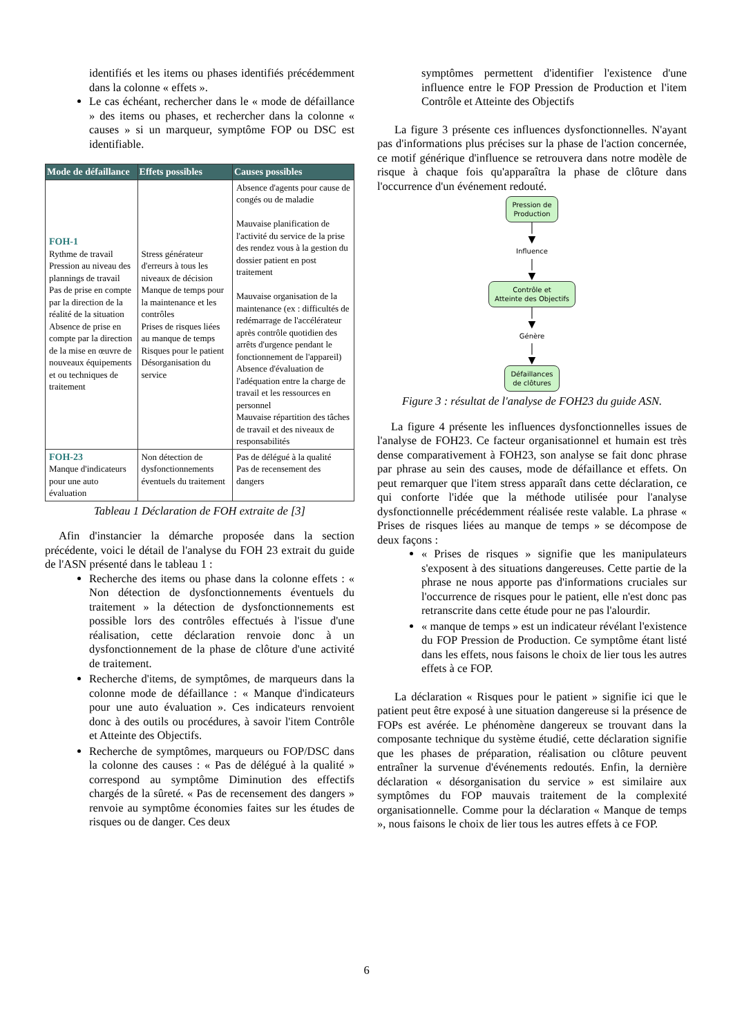identifiés et les items ou phases identifiés précédemment dans la colonne « effets ».
Le cas échéant, rechercher dans le « mode de défaillance » des items ou phases, et rechercher dans la colonne « causes » si un marqueur, symptôme FOP ou DSC est identifiable.
| Mode de défaillance | Effets possibles | Causes possibles |
| --- | --- | --- |
| FOH-1 Rythme de travail Pression au niveau des plannings de travail Pas de prise en compte par la direction de la réalité de la situation Absence de prise en compte par la direction de la mise en œuvre de nouveaux équipements et ou techniques de traitement | Stress générateur d'erreurs à tous les niveaux de décision Manque de temps pour la maintenance et les contrôles Prises de risques liées au manque de temps Risques pour le patient Désorganisation du service | Absence d'agents pour cause de congés ou de maladie Mauvaise planification de l'activité du service de la prise des rendez vous à la gestion du dossier patient en post traitement Mauvaise organisation de la maintenance (ex : difficultés de redémarrage de l'accélérateur après contrôle quotidien des arrêts d'urgence pendant le fonctionnement de l'appareil) Absence d'évaluation de l'adéquation entre la charge de travail et les ressources en personnel Mauvaise répartition des tâches de travail et des niveaux de responsabilités |
| FOH-23 Manque d'indicateurs pour une auto évaluation | Non détection de dysfonctionnements éventuels du traitement | Pas de délégué à la qualité Pas de recensement des dangers |
Tableau 1 Déclaration de FOH extraite de [3]
Afin d'instancier la démarche proposée dans la section précédente, voici le détail de l'analyse du FOH 23 extrait du guide de l'ASN présenté dans le tableau 1 :
Recherche des items ou phase dans la colonne effets : « Non détection de dysfonctionnements éventuels du traitement » la détection de dysfonctionnements est possible lors des contrôles effectués à l'issue d'une réalisation, cette déclaration renvoie donc à un dysfonctionnement de la phase de clôture d'une activité de traitement.
Recherche d'items, de symptômes, de marqueurs dans la colonne mode de défaillance : « Manque d'indicateurs pour une auto évaluation ». Ces indicateurs renvoient donc à des outils ou procédures, à savoir l'item Contrôle et Atteinte des Objectifs.
Recherche de symptômes, marqueurs ou FOP/DSC dans la colonne des causes : « Pas de délégué à la qualité » correspond au symptôme Diminution des effectifs chargés de la sûreté. « Pas de recensement des dangers » renvoie au symptôme économies faites sur les études de risques ou de danger. Ces deux
symptômes permettent d'identifier l'existence d'une influence entre le FOP Pression de Production et l'item Contrôle et Atteinte des Objectifs
La figure 3 présente ces influences dysfonctionnelles. N'ayant pas d'informations plus précises sur la phase de l'action concernée, ce motif générique d'influence se retrouvera dans notre modèle de risque à chaque fois qu'apparaîtra la phase de clôture dans l'occurrence d'un événement redouté.
Pression de
Production
│
▼
Influence
│
▼
Contrôle et
Atteinte des Objectifs
│
▼
Génère
│
▼
Défaillances
de clôtures
Figure 3 : résultat de l'analyse de FOH23 du guide ASN.
La figure 4 présente les influences dysfonctionnelles issues de l'analyse de FOH23. Ce facteur organisationnel et humain est très dense comparativement à FOH23, son analyse se fait donc phrase par phrase au sein des causes, mode de défaillance et effets. On peut remarquer que l'item stress apparaît dans cette déclaration, ce qui conforte l'idée que la méthode utilisée pour l'analyse dysfonctionnelle précédemment réalisée reste valable. La phrase « Prises de risques liées au manque de temps » se décompose de deux façons :
« Prises de risques » signifie que les manipulateurs s'exposent à des situations dangereuses. Cette partie de la phrase ne nous apporte pas d'informations cruciales sur l'occurrence de risques pour le patient, elle n'est donc pas retranscrite dans cette étude pour ne pas l'alourdir.
« manque de temps » est un indicateur révélant l'existence du FOP Pression de Production. Ce symptôme étant listé dans les effets, nous faisons le choix de lier tous les autres effets à ce FOP.
La déclaration « Risques pour le patient » signifie ici que le patient peut être exposé à une situation dangereuse si la présence de FOPs est avérée. Le phénomène dangereux se trouvant dans la composante technique du système étudié, cette déclaration signifie que les phases de préparation, réalisation ou clôture peuvent entraîner la survenue d'événements redoutés. Enfin, la dernière déclaration « désorganisation du service » est similaire aux symptômes du FOP mauvais traitement de la complexité organisationnelle. Comme pour la déclaration « Manque de temps », nous faisons le choix de lier tous les autres effets à ce FOP.
6